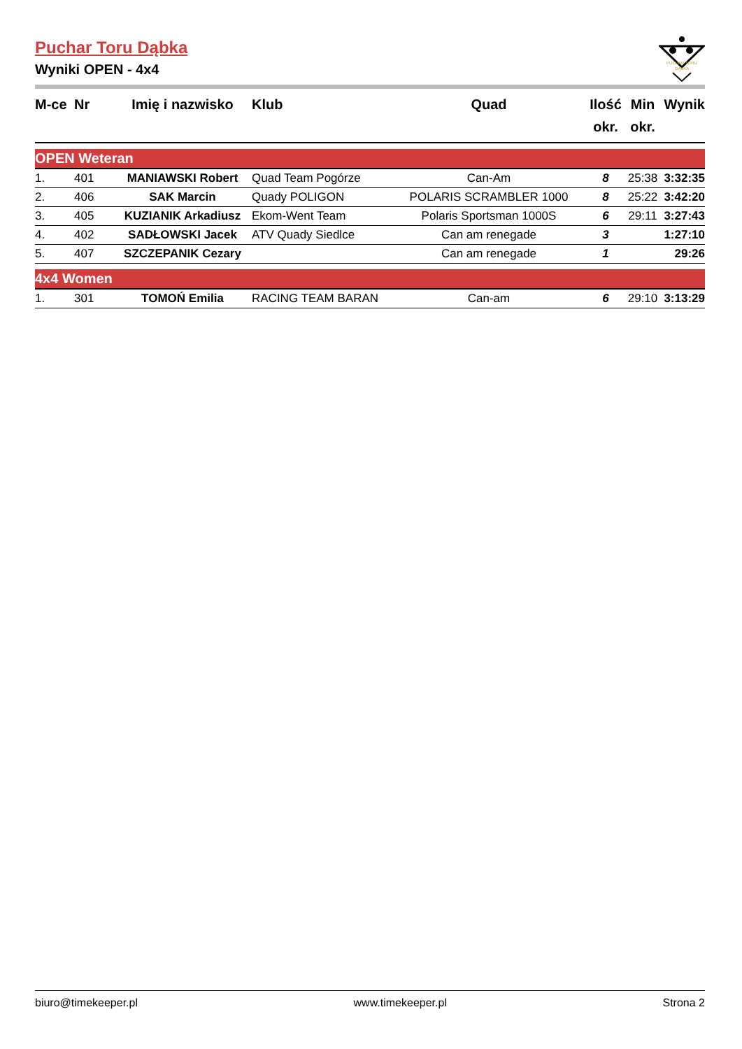PUCHAR TORU
DĄBKA
Puchar Toru Dąbka
Wyniki OPEN - 4x4
| M-ce | Nr | Imię i nazwisko | Klub | Quad | Ilość okr. | Min okr. | Wynik |
| --- | --- | --- | --- | --- | --- | --- | --- |
| OPEN Weteran | | | | | | | |
| 1. | 401 | MANIAWSKI Robert | Quad Team Pogórze | Can-Am | 8 | 25:38 | 3:32:35 |
| 2. | 406 | SAK Marcin | Quady POLIGON | POLARIS SCRAMBLER 1000 | 8 | 25:22 | 3:42:20 |
| 3. | 405 | KUZIANIK Arkadiusz | Ekom-Went Team | Polaris Sportsman 1000S | 6 | 29:11 | 3:27:43 |
| 4. | 402 | SADŁOWSKI Jacek | ATV Quady Siedlce | Can am renegade | 3 | | 1:27:10 |
| 5. | 407 | SZCZEPANIK Cezary | | Can am renegade | 1 | | 29:26 |
| 4x4 Women | | | | | | | |
| 1. | 301 | TOMOŃ Emilia | RACING TEAM BARAN | Can-am | 6 | 29:10 | 3:13:29 |
biuro@timekeeper.pl www.timekeeper.pl Strona 2